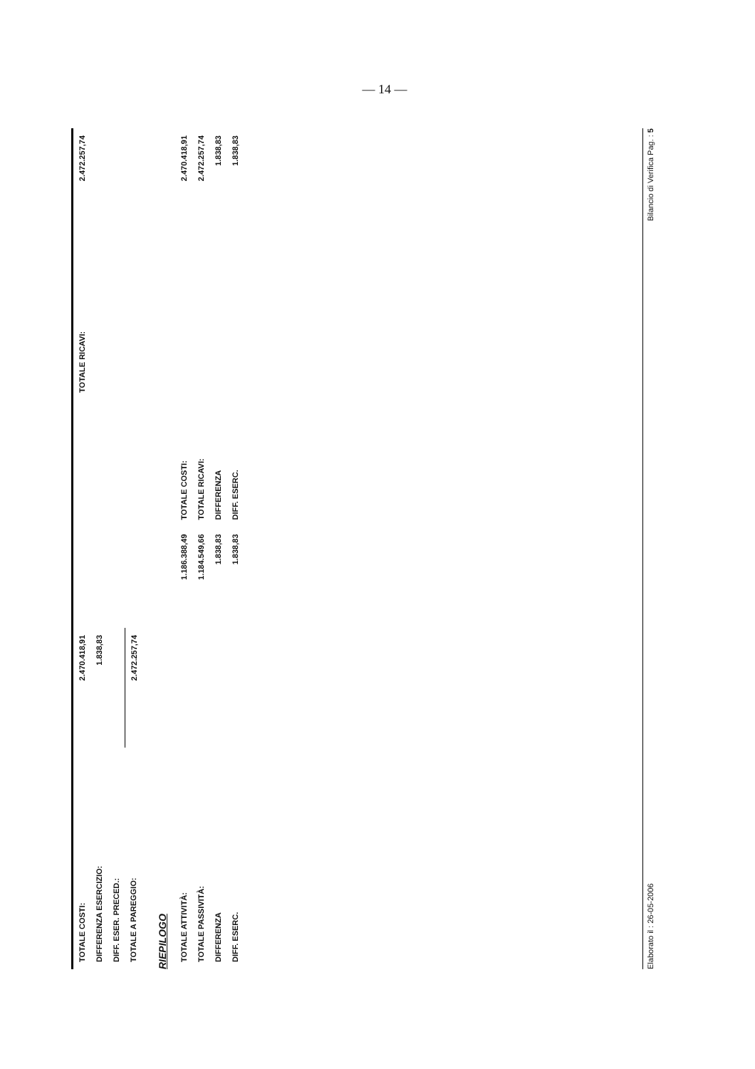— 14 —
| TOTALE COSTI: | 2.470.418,91 | | TOTALE RICAVI: | 2.472.257,74 |
| DIFFERENZA ESERCIZIO: | 1.838,83 | | | |
| DIFF. ESER. PRECED.: | | | | |
| TOTALE A PAREGGIO: | 2.472.257,74 | | | |
RIEPILOGO
| TOTALE ATTIVITÀ: | 1.186.388,49 | TOTALE COSTI: | 2.470.418,91 |
| TOTALE PASSIVITÀ: | 1.184.549,66 | TOTALE RICAVI: | 2.472.257,74 |
| DIFFERENZA | 1.838,83 | DIFFERENZA | 1.838,83 |
| DIFF. ESERC. | 1.838,83 | DIFF. ESERC. | 1.838,83 |
Elaborato il : 26-05-2006 Bilancio di Verifica Pag. : 5